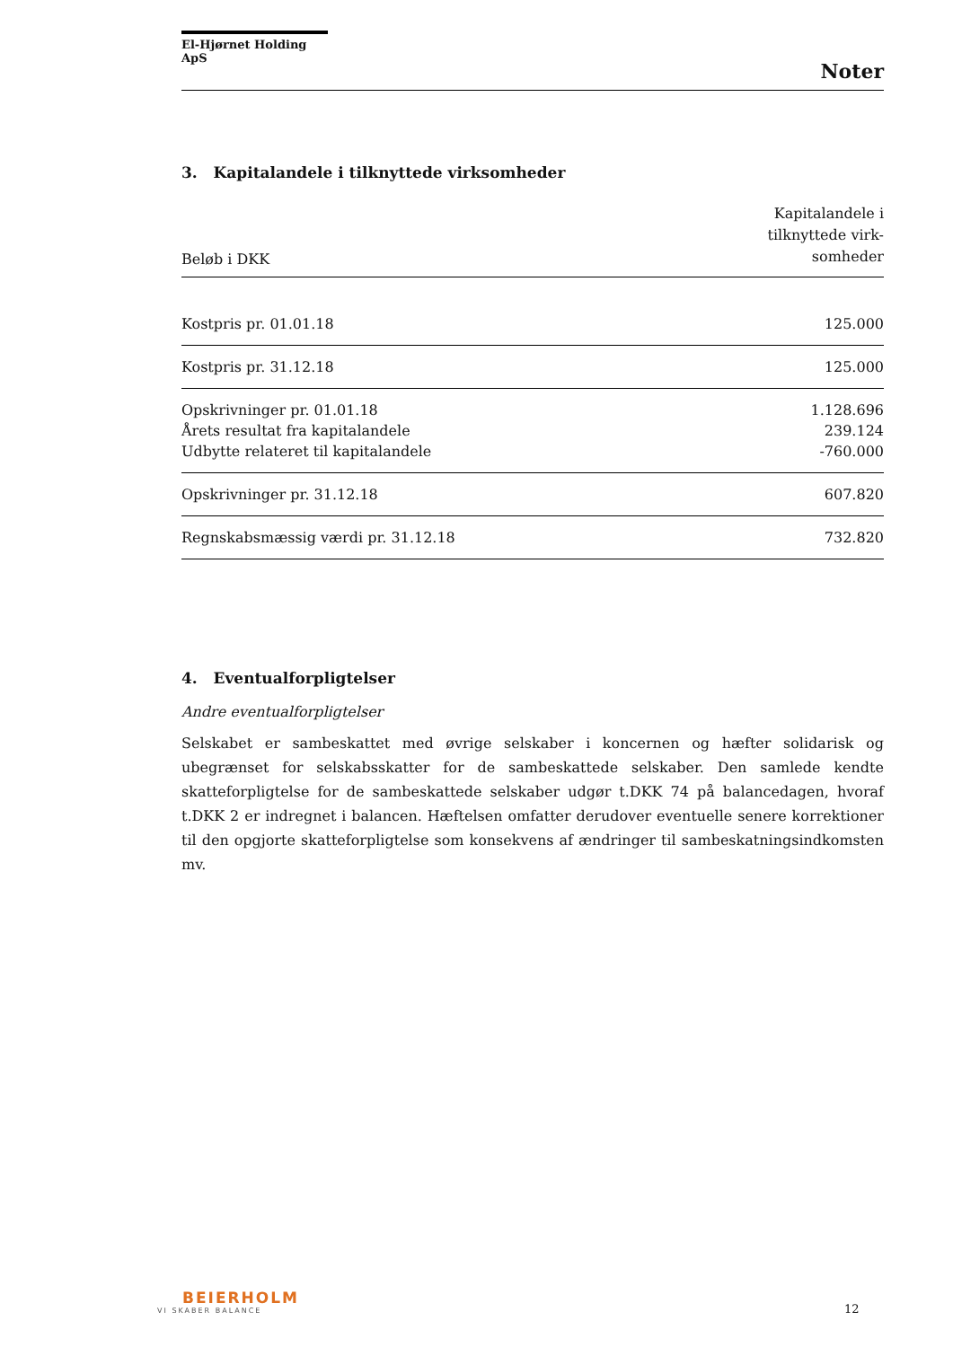El-Hjørnet Holding ApS
Noter
3. Kapitalandele i tilknyttede virksomheder
| Beløb i DKK | Kapitalandele i tilknyttede virk- somheder |
| Kostpris pr. 01.01.18 | 125.000 |
| Kostpris pr. 31.12.18 | 125.000 |
| Opskrivninger pr. 01.01.18 | 1.128.696 |
| Årets resultat fra kapitalandele | 239.124 |
| Udbytte relateret til kapitalandele | -760.000 |
| Opskrivninger pr. 31.12.18 | 607.820 |
| Regnskabsmæssig værdi pr. 31.12.18 | 732.820 |
4. Eventualforpligtelser
Andre eventualforpligtelser
Selskabet er sambeskattet med øvrige selskaber i koncernen og hæfter solidarisk og ubegrænset for selskabsskatter for de sambeskattede selskaber. Den samlede kendte skatteforpligtelse for de sambeskattede selskaber udgør t.DKK 74 på balancedagen, hvoraf t.DKK 2 er indregnet i balancen. Hæftelsen omfatter derudover eventuelle senere korrektioner til den opgjorte skatteforpligtelse som konsekvens af ændringer til sambeskatningsindkomsten mv.
BEIERHOLM
VI SKABER BALANCE
12